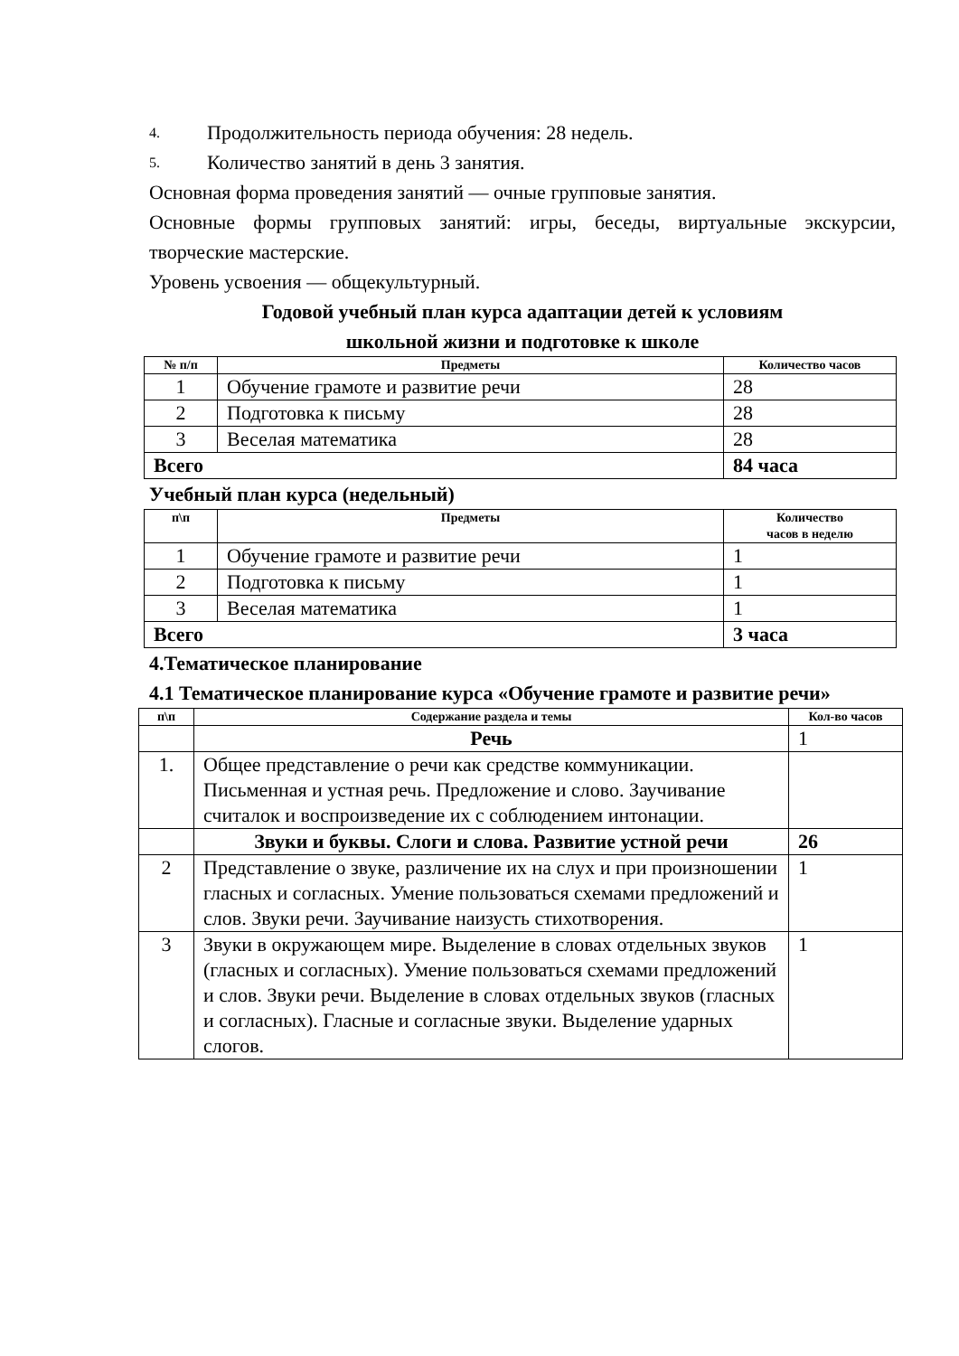4. Продолжительность периода обучения: 28 недель.
5. Количество занятий в день 3 занятия.
Основная форма проведения занятий — очные групповые занятия.
Основные формы групповых занятий: игры, беседы, виртуальные экскурсии, творческие мастерские.
Уровень усвоения — общекультурный.
Годовой учебный план курса адаптации детей к условиям
школьной жизни и подготовке к школе
| № п/п | Предметы | Количество часов |
| --- | --- | --- |
| 1 | Обучение грамоте и развитие речи | 28 |
| 2 | Подготовка к письму | 28 |
| 3 | Веселая математика | 28 |
| Всего | | 84 часа |
Учебный план курса (недельный)
| п\п | Предметы | Количество часов в неделю |
| --- | --- | --- |
| 1 | Обучение грамоте и развитие речи | 1 |
| 2 | Подготовка к письму | 1 |
| 3 | Веселая математика | 1 |
| Всего | | 3 часа |
4.Тематическое планирование
4.1 Тематическое планирование курса «Обучение грамоте и развитие речи»
| п\п | Содержание раздела и темы | Кол-во часов |
| --- | --- | --- |
| | Речь | 1 |
| 1. | Общее представление о речи как средстве коммуникации. Письменная и устная речь. Предложение и слово. Заучивание считалок и воспроизведение их с соблюдением интонации. | |
| | Звуки и буквы. Слоги и слова. Развитие устной речи | 26 |
| 2 | Представление о звуке, различение их на слух и при произношении гласных и согласных. Умение пользоваться схемами предложений и слов. Звуки речи. Заучивание наизусть стихотворения. | 1 |
| 3 | Звуки в окружающем мире. Выделение в словах отдельных звуков (гласных и согласных). Умение пользоваться схемами предложений и слов. Звуки речи. Выделение в словах отдельных звуков (гласных и согласных). Гласные и согласные звуки. Выделение ударных слогов. | 1 |